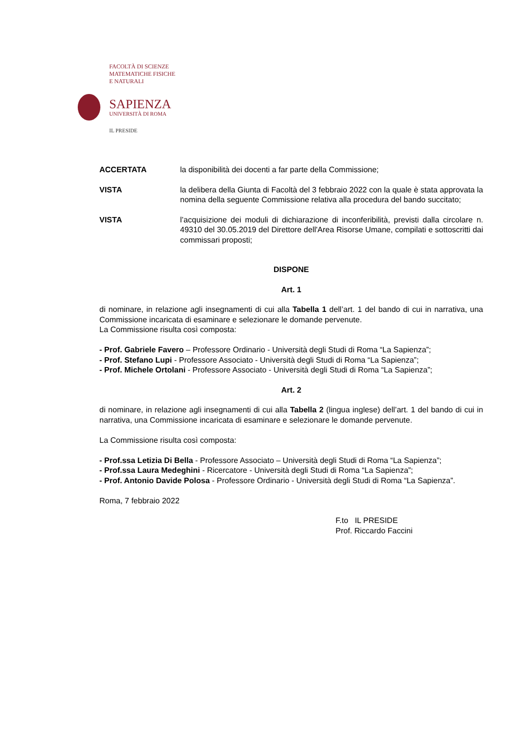FACOLTÀ DI SCIENZE
MATEMATICHE FISICHE
E NATURALI
SAPIENZA
UNIVERSITÀ DI ROMA
IL PRESIDE
ACCERTATA la disponibilità dei docenti a far parte della Commissione;
VISTA la delibera della Giunta di Facoltà del 3 febbraio 2022 con la quale è stata approvata la nomina della seguente Commissione relativa alla procedura del bando succitato;
VISTA l’acquisizione dei moduli di dichiarazione di inconferibilità, previsti dalla circolare n. 49310 del 30.05.2019 del Direttore dell'Area Risorse Umane, compilati e sottoscritti dai commissari proposti;
DISPONE
Art. 1
di nominare, in relazione agli insegnamenti di cui alla Tabella 1 dell’art. 1 del bando di cui in narrativa, una Commissione incaricata di esaminare e selezionare le domande pervenute.
La Commissione risulta così composta:
- Prof. Gabriele Favero – Professore Ordinario - Università degli Studi di Roma “La Sapienza”;
- Prof. Stefano Lupi - Professore Associato - Università degli Studi di Roma “La Sapienza”;
- Prof. Michele Ortolani - Professore Associato - Università degli Studi di Roma “La Sapienza”;
Art. 2
di nominare, in relazione agli insegnamenti di cui alla Tabella 2 (lingua inglese) dell’art. 1 del bando di cui in narrativa, una Commissione incaricata di esaminare e selezionare le domande pervenute.
La Commissione risulta così composta:
- Prof.ssa Letizia Di Bella - Professore Associato – Università degli Studi di Roma “La Sapienza”;
- Prof.ssa Laura Medeghini - Ricercatore - Università degli Studi di Roma “La Sapienza”;
- Prof. Antonio Davide Polosa - Professore Ordinario - Università degli Studi di Roma “La Sapienza”.
Roma, 7 febbraio 2022
F.to IL PRESIDE
Prof. Riccardo Faccini